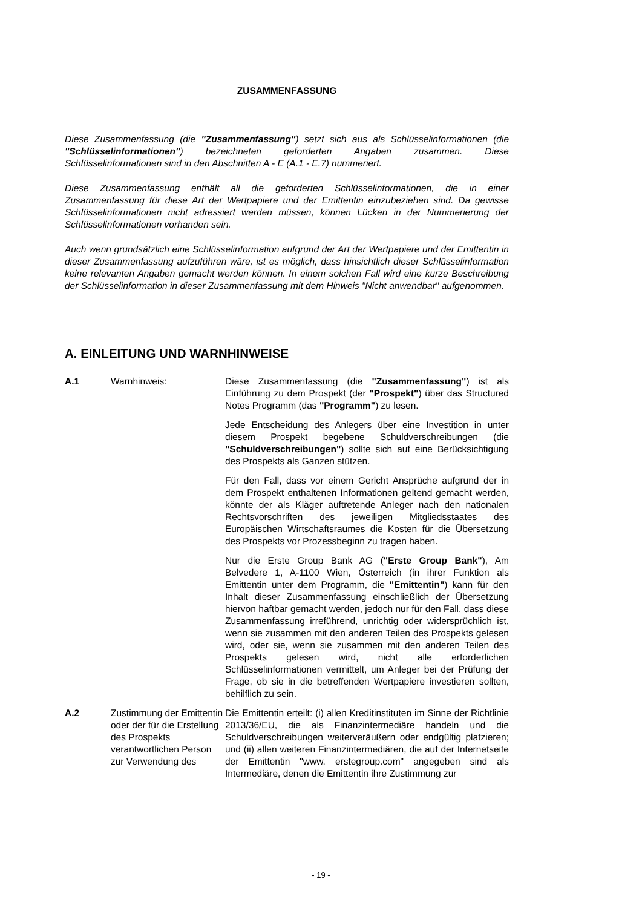ZUSAMMENFASSUNG
Diese Zusammenfassung (die "Zusammenfassung") setzt sich aus als Schlüsselinformationen (die "Schlüsselinformationen") bezeichneten geforderten Angaben zusammen. Diese Schlüsselinformationen sind in den Abschnitten A - E (A.1 - E.7) nummeriert.
Diese Zusammenfassung enthält all die geforderten Schlüsselinformationen, die in einer Zusammenfassung für diese Art der Wertpapiere und der Emittentin einzubeziehen sind. Da gewisse Schlüsselinformationen nicht adressiert werden müssen, können Lücken in der Nummerierung der Schlüsselinformationen vorhanden sein.
Auch wenn grundsätzlich eine Schlüsselinformation aufgrund der Art der Wertpapiere und der Emittentin in dieser Zusammenfassung aufzuführen wäre, ist es möglich, dass hinsichtlich dieser Schlüsselinformation keine relevanten Angaben gemacht werden können. In einem solchen Fall wird eine kurze Beschreibung der Schlüsselinformation in dieser Zusammenfassung mit dem Hinweis "Nicht anwendbar" aufgenommen.
A. EINLEITUNG UND WARNHINWEISE
| A.1 | Warnhinweis: | Diese Zusammenfassung (die "Zusammenfassung" ) ist als Einführung zu dem Prospekt (der "Prospekt" ) über das Structured Notes Programm (das "Programm" ) zu lesen. Jede Entscheidung des Anlegers über eine Investition in unter diesem Prospekt begebene Schuldverschreibungen (die "Schuldverschreibungen" ) sollte sich auf eine Berücksichtigung des Prospekts als Ganzen stützen. Für den Fall, dass vor einem Gericht Ansprüche aufgrund der in dem Prospekt enthaltenen Informationen geltend gemacht werden, könnte der als Kläger auftretende Anleger nach den nationalen Rechtsvorschriften des jeweiligen Mitgliedsstaates des Europäischen Wirtschaftsraumes die Kosten für die Übersetzung des Prospekts vor Prozessbeginn zu tragen haben. Nur die Erste Group Bank AG ( "Erste Group Bank" ), Am Belvedere 1, A-1100 Wien, Österreich (in ihrer Funktion als Emittentin unter dem Programm, die "Emittentin" ) kann für den Inhalt dieser Zusammenfassung einschließlich der Übersetzung hiervon haftbar gemacht werden, jedoch nur für den Fall, dass diese Zusammenfassung irreführend, unrichtig oder widersprüchlich ist, wenn sie zusammen mit den anderen Teilen des Prospekts gelesen wird, oder sie, wenn sie zusammen mit den anderen Teilen des Prospekts gelesen wird, nicht alle erforderlichen Schlüsselinformationen vermittelt, um Anleger bei der Prüfung der Frage, ob sie in die betreffenden Wertpapiere investieren sollten, behilflich zu sein. |
| A.2 | Zustimmung der Emittentin oder der für die Erstellung des Prospekts verantwortlichen Person zur Verwendung des | Die Emittentin erteilt: (i) allen Kreditinstituten im Sinne der Richtlinie 2013/36/EU, die als Finanzintermediäre handeln und die Schuldverschreibungen weiterveräußern oder endgültig platzieren; und (ii) allen weiteren Finanzintermediären, die auf der Internetseite der Emittentin "www. erstegroup.com" angegeben sind als Intermediäre, denen die Emittentin ihre Zustimmung zur |
- 19 -